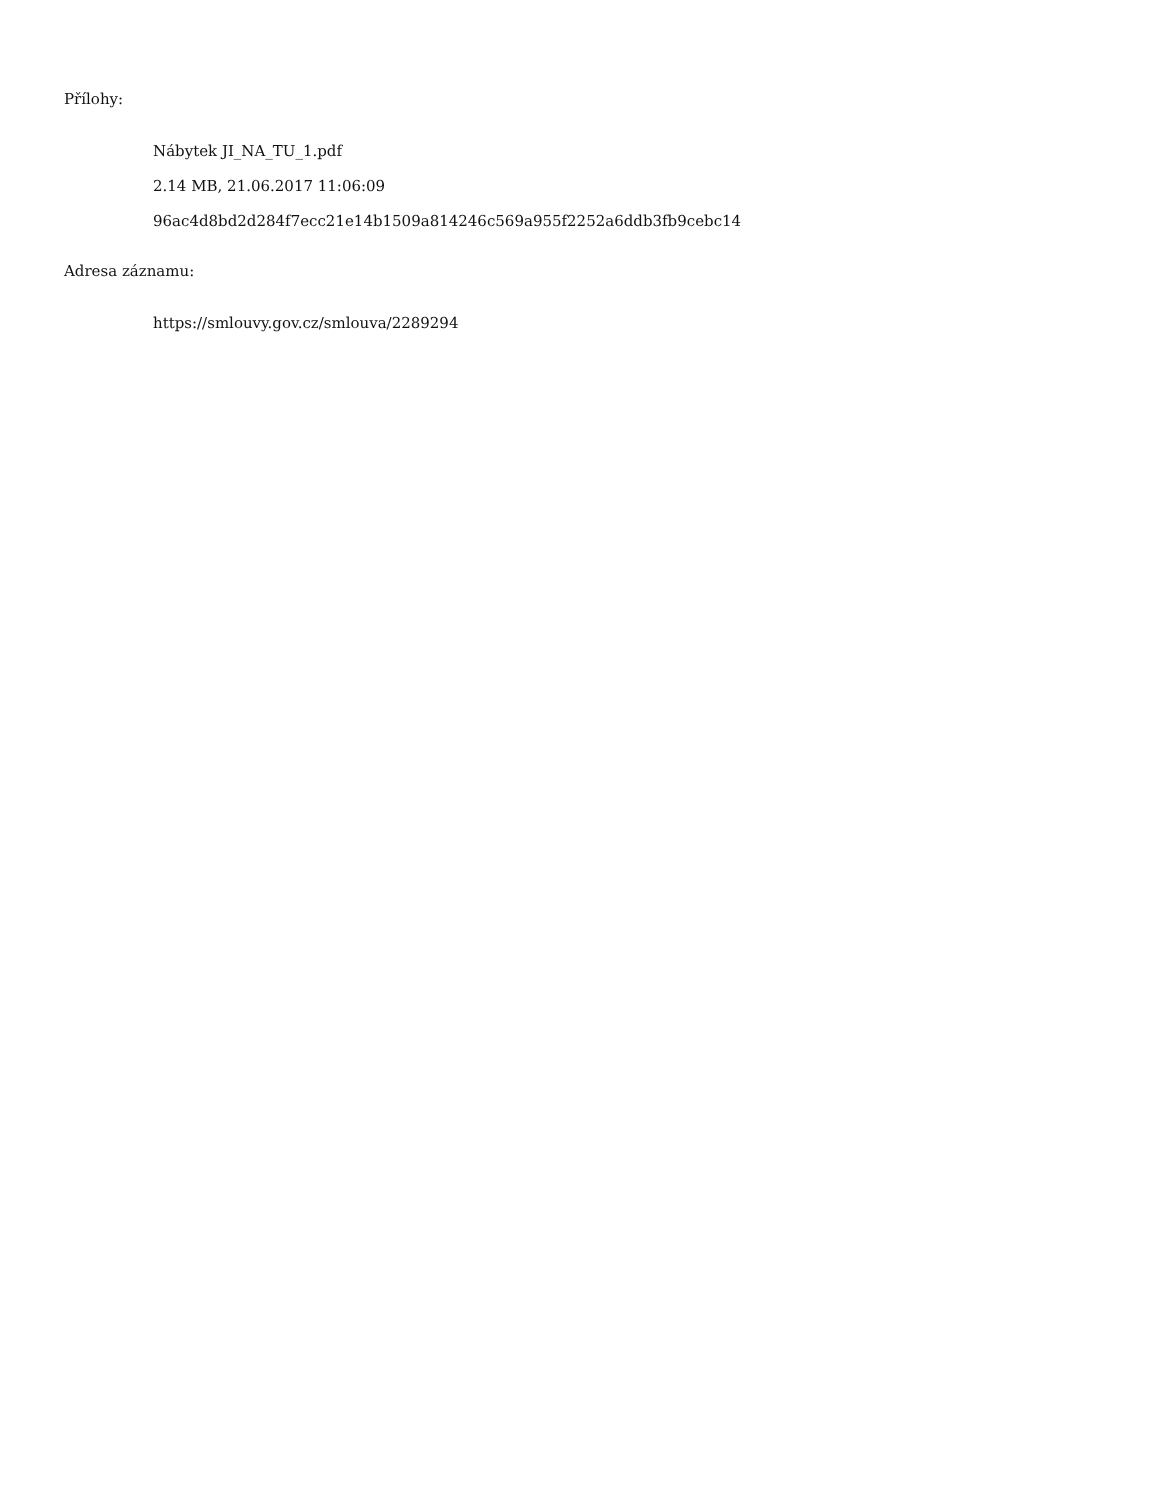Přílohy:
Nábytek JI_NA_TU_1.pdf
2.14 MB, 21.06.2017 11:06:09
96ac4d8bd2d284f7ecc21e14b1509a814246c569a955f2252a6ddb3fb9cebc14
Adresa záznamu:
https://smlouvy.gov.cz/smlouva/2289294